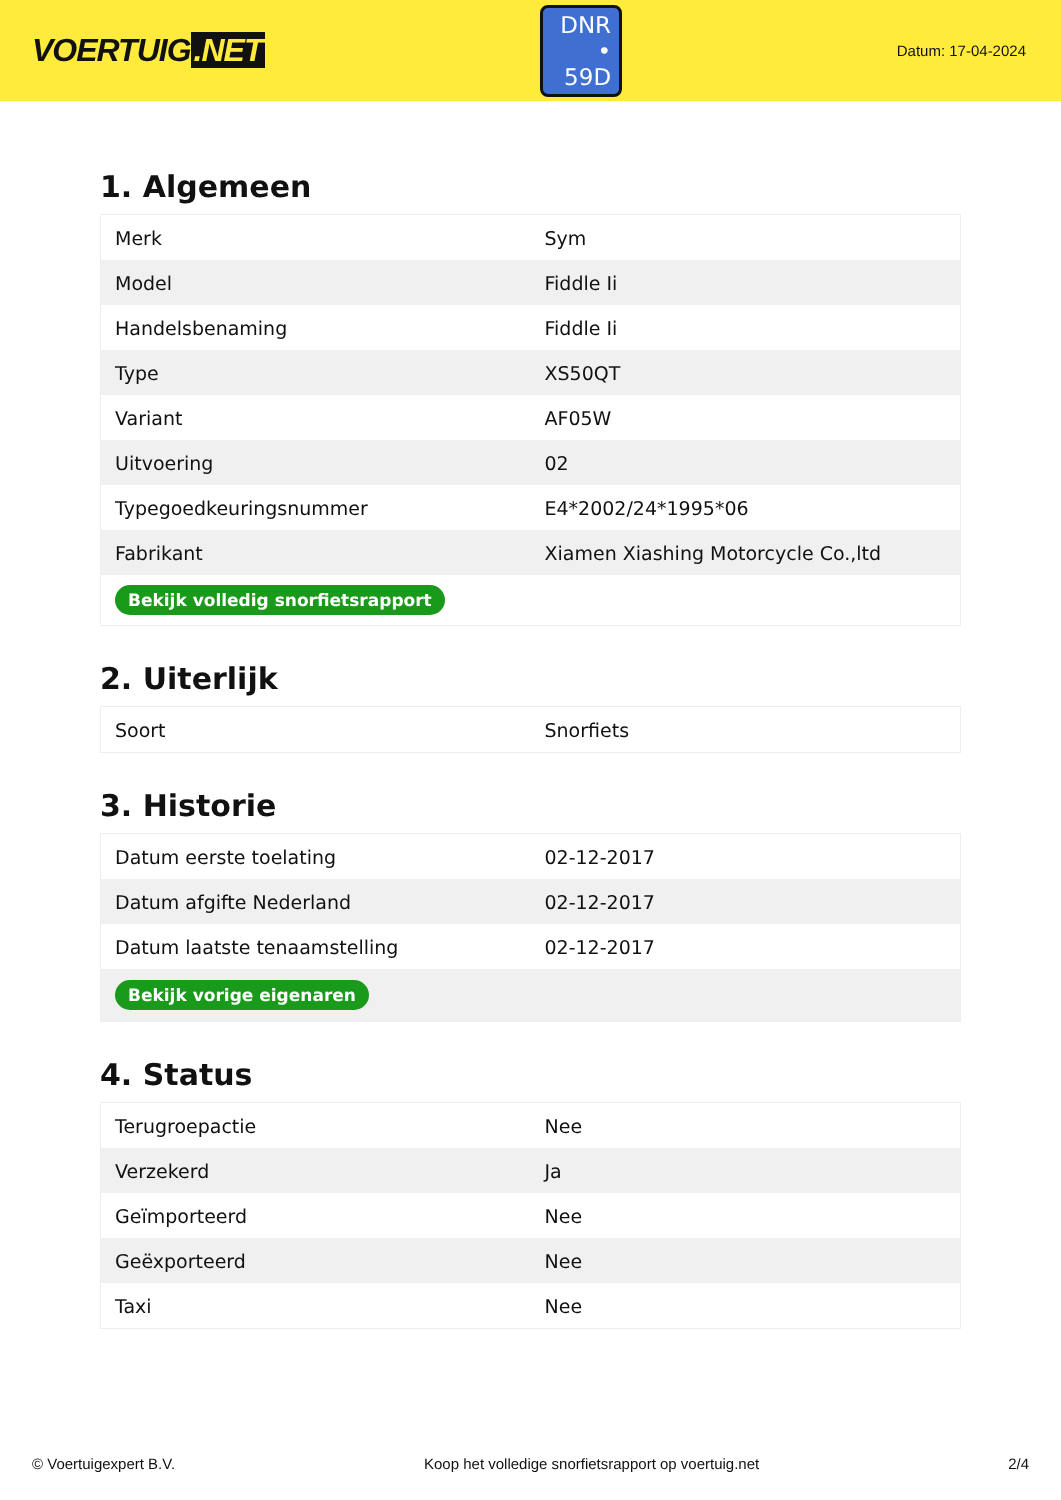VOERTUIG.NET
DNR
• 59D
Datum: 17-04-2024
1. Algemeen
| Merk | Sym |
| Model | Fiddle Ii |
| Handelsbenaming | Fiddle Ii |
| Type | XS50QT |
| Variant | AF05W |
| Uitvoering | 02 |
| Typegoedkeuringsnummer | E4*2002/24*1995*06 |
| Fabrikant | Xiamen Xiashing Motorcycle Co.,ltd |
| Bekijk volledig snorfietsrapport | |
2. Uiterlijk
| Soort | Snorfiets |
3. Historie
| Datum eerste toelating | 02-12-2017 |
| Datum afgifte Nederland | 02-12-2017 |
| Datum laatste tenaamstelling | 02-12-2017 |
| Bekijk vorige eigenaren | |
4. Status
| Terugroepactie | Nee |
| Verzekerd | Ja |
| Geïmporteerd | Nee |
| Geëxporteerd | Nee |
| Taxi | Nee |
© Voertuigexpert B.V. Koop het volledige snorfietsrapport op voertuig.net 2/4